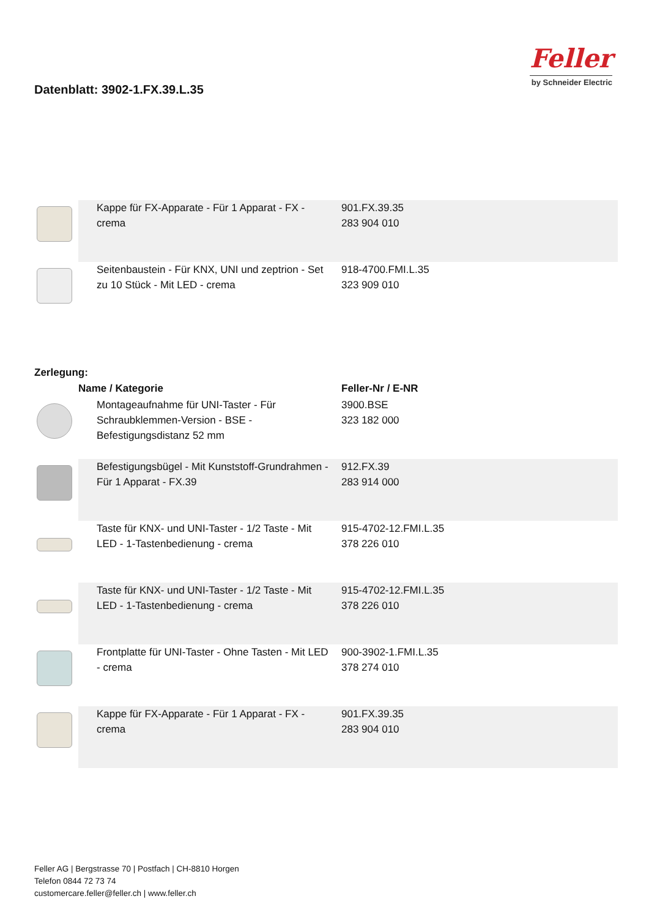Datenblatt: 3902-1.FX.39.L.35
Feller
by Schneider Electric
| | Kappe für FX-Apparate - Für 1 Apparat - FX - crema | 901.FX.39.35 283 904 010 |
| | Seitenbaustein - Für KNX, UNI und zeptrion - Set zu 10 Stück - Mit LED - crema | 918-4700.FMI.L.35 323 909 010 |
Zerlegung:
| | Name / Kategorie | Feller-Nr / E-NR |
| --- | --- | --- |
| | Montageaufnahme für UNI-Taster - Für Schraubklemmen-Version - BSE - Befestigungsdistanz 52 mm | 3900.BSE 323 182 000 |
| | Befestigungsbügel - Mit Kunststoff-Grundrahmen - Für 1 Apparat - FX.39 | 912.FX.39 283 914 000 |
| | Taste für KNX- und UNI-Taster - 1/2 Taste - Mit LED - 1-Tastenbedienung - crema | 915-4702-12.FMI.L.35 378 226 010 |
| | Taste für KNX- und UNI-Taster - 1/2 Taste - Mit LED - 1-Tastenbedienung - crema | 915-4702-12.FMI.L.35 378 226 010 |
| | Frontplatte für UNI-Taster - Ohne Tasten - Mit LED - crema | 900-3902-1.FMI.L.35 378 274 010 |
| | Kappe für FX-Apparate - Für 1 Apparat - FX - crema | 901.FX.39.35 283 904 010 |
Feller AG | Bergstrasse 70 | Postfach | CH-8810 Horgen
Telefon 0844 72 73 74
customercare.feller@feller.ch | www.feller.ch